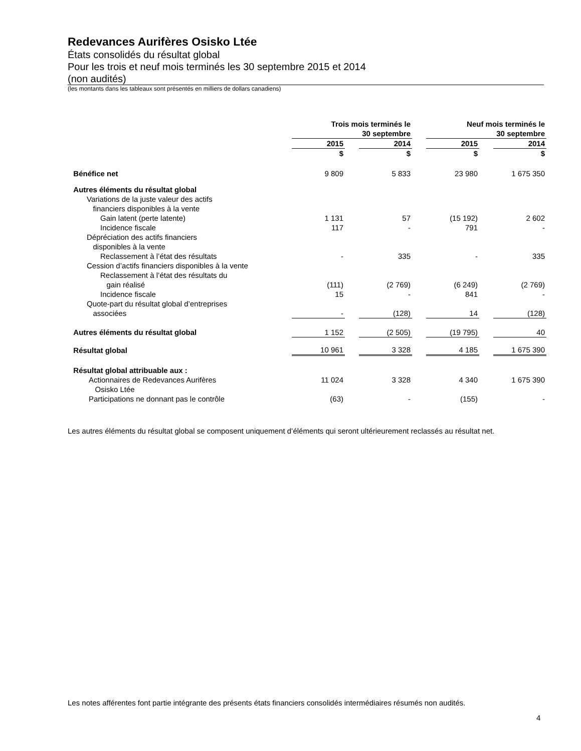Redevances Aurifères Osisko Ltée
États consolidés du résultat global
Pour les trois et neuf mois terminés les 30 septembre 2015 et 2014
(non audités)
(les montants dans les tableaux sont présentés en milliers de dollars canadiens)
| | Trois mois terminés le 30 septembre | | | | Neuf mois terminés le 30 septembre | | |
| | 2015 | | 2014 | | 2015 | | 2014 |
| | $ | | $ | | $ | | $ |
| Bénéfice net | 9 809 | | 5 833 | | 23 980 | | 1 675 350 |
| Autres éléments du résultat global | | | | | | | |
| Variations de la juste valeur des actifs financiers disponibles à la vente | | | | | | | |
| Gain latent (perte latente) | 1 131 | | 57 | | (15 192) | | 2 602 |
| Incidence fiscale | 117 | | - | | 791 | | - |
| Dépréciation des actifs financiers disponibles à la vente | | | | | | | |
| Reclassement à l’état des résultats | - | | 335 | | - | | 335 |
| Cession d’actifs financiers disponibles à la vente | | | | | | | |
| Reclassement à l’état des résultats du gain réalisé | (111) | | (2 769) | | (6 249) | | (2 769) |
| Incidence fiscale | 15 | | - | | 841 | | - |
| Quote-part du résultat global d’entreprises associées | - | | (128) | | 14 | | (128) |
| Autres éléments du résultat global | 1 152 | | (2 505) | | (19 795) | | 40 |
| Résultat global | 10 961 | | 3 328 | | 4 185 | | 1 675 390 |
| Résultat global attribuable aux : | | | | | | | |
| Actionnaires de Redevances Aurifères Osisko Ltée | 11 024 | | 3 328 | | 4 340 | | 1 675 390 |
| Participations ne donnant pas le contrôle | (63) | | - | | (155) | | - |
Les autres éléments du résultat global se composent uniquement d’éléments qui seront ultérieurement reclassés au résultat net.
Les notes afférentes font partie intégrante des présents états financiers consolidés intermédiaires résumés non audités.
4